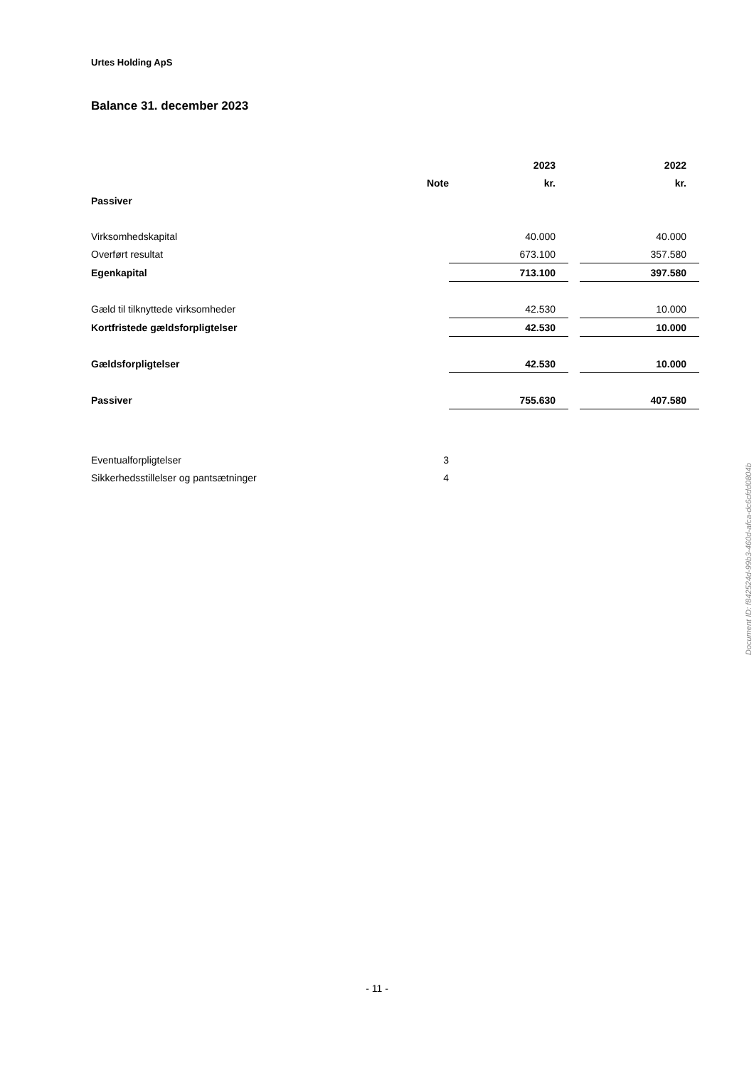Urtes Holding ApS
Balance 31. december 2023
| | | 2023 | | 2022 |
| | Note | kr. | | kr. |
| Passiver | | | | |
| Virksomhedskapital | | 40.000 | | 40.000 |
| Overført resultat | | 673.100 | | 357.580 |
| Egenkapital | | 713.100 | | 397.580 |
| Gæld til tilknyttede virksomheder | | 42.530 | | 10.000 |
| Kortfristede gældsforpligtelser | | 42.530 | | 10.000 |
| Gældsforpligtelser | | 42.530 | | 10.000 |
| Passiver | | 755.630 | | 407.580 |
| Eventualforpligtelser | 3 | | | |
| Sikkerhedsstillelser og pantsætninger | 4 | | | |
Document ID: f842524d-99b3-460d-afca-dc6cfdd0804b
- 11 -